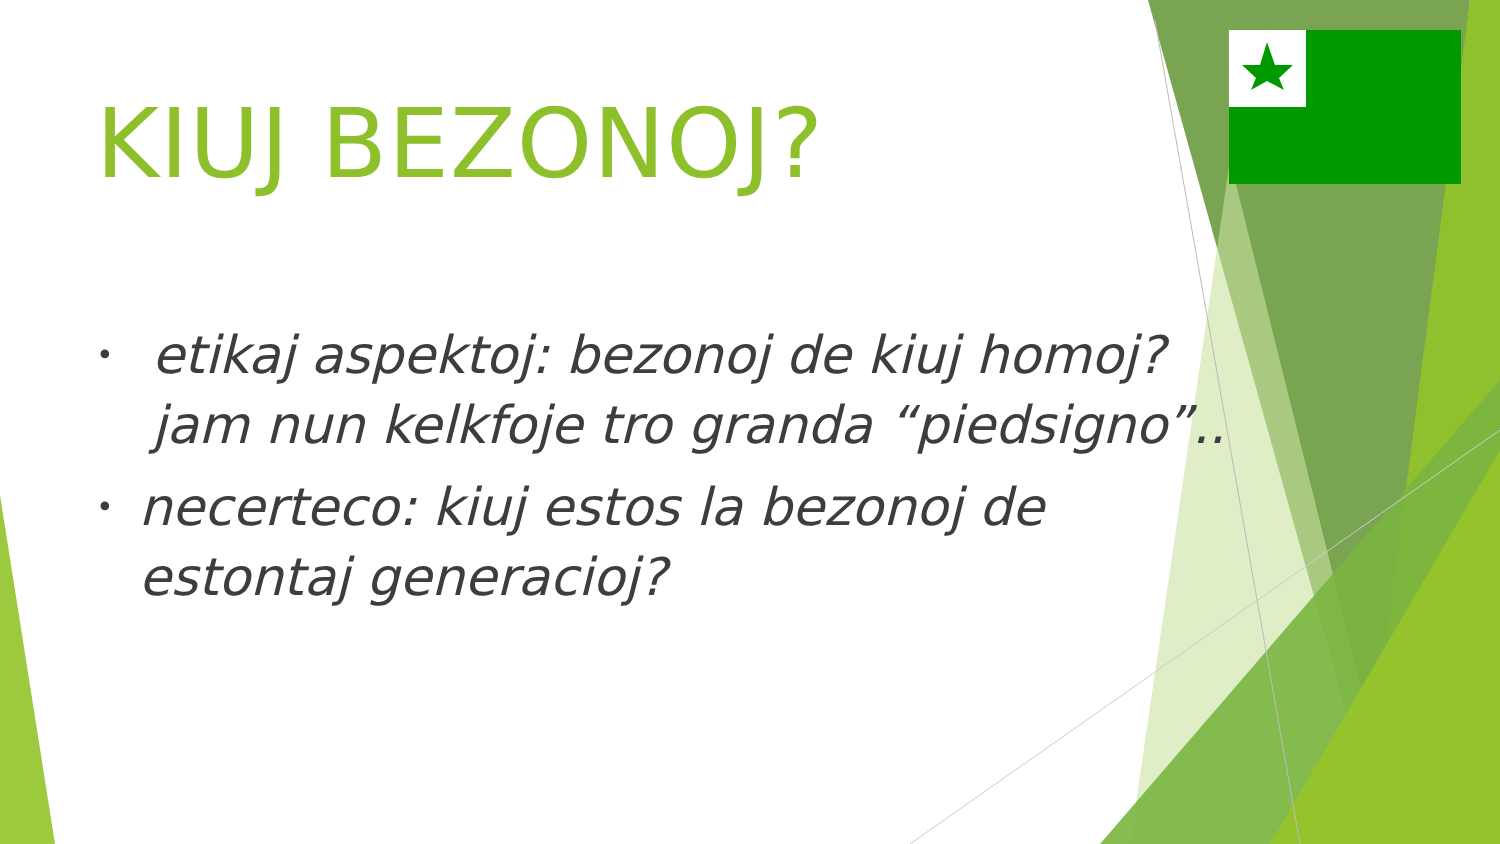KIUJ BEZONOJ?
• etikaj aspektoj: bezonoj de kiuj homoj?
jam nun kelkfoje tro granda “piedsigno”..
• necerteco: kiuj estos la bezonoj de estontaj generacioj?